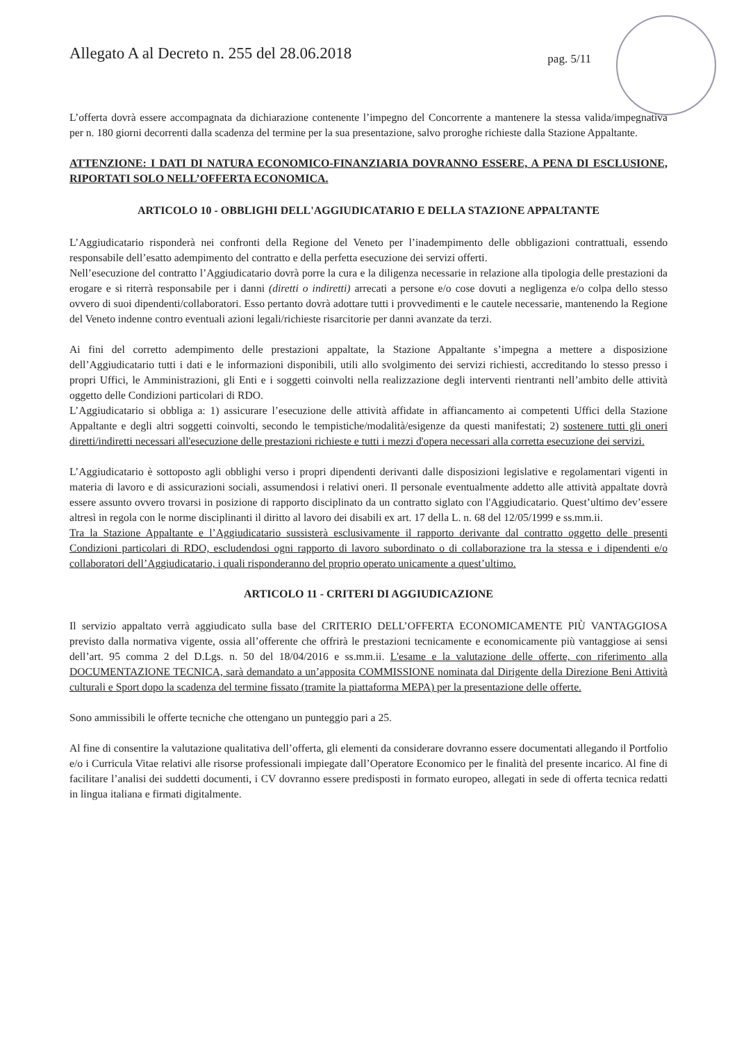Allegato A al Decreto n. 255 del 28.06.2018 pag. 5/11
L’offerta dovrà essere accompagnata da dichiarazione contenente l’impegno del Concorrente a mantenere la stessa valida/impegnativa per n. 180 giorni decorrenti dalla scadenza del termine per la sua presentazione, salvo proroghe richieste dalla Stazione Appaltante.
ATTENZIONE: I DATI DI NATURA ECONOMICO-FINANZIARIA DOVRANNO ESSERE, A PENA DI ESCLUSIONE, RIPORTATI SOLO NELL’OFFERTA ECONOMICA.
ARTICOLO 10 - OBBLIGHI DELL'AGGIUDICATARIO E DELLA STAZIONE APPALTANTE
L’Aggiudicatario risponderà nei confronti della Regione del Veneto per l’inadempimento delle obbligazioni contrattuali, essendo responsabile dell’esatto adempimento del contratto e della perfetta esecuzione dei servizi offerti.
Nell’esecuzione del contratto l’Aggiudicatario dovrà porre la cura e la diligenza necessarie in relazione alla tipologia delle prestazioni da erogare e si riterrà responsabile per i danni (diretti o indiretti) arrecati a persone e/o cose dovuti a negligenza e/o colpa dello stesso ovvero di suoi dipendenti/collaboratori. Esso pertanto dovrà adottare tutti i provvedimenti e le cautele necessarie, mantenendo la Regione del Veneto indenne contro eventuali azioni legali/richieste risarcitorie per danni avanzate da terzi.
Ai fini del corretto adempimento delle prestazioni appaltate, la Stazione Appaltante s’impegna a mettere a disposizione dell’Aggiudicatario tutti i dati e le informazioni disponibili, utili allo svolgimento dei servizi richiesti, accreditando lo stesso presso i propri Uffici, le Amministrazioni, gli Enti e i soggetti coinvolti nella realizzazione degli interventi rientranti nell’ambito delle attività oggetto delle Condizioni particolari di RDO.
L’Aggiudicatario si obbliga a: 1) assicurare l’esecuzione delle attività affidate in affiancamento ai competenti Uffici della Stazione Appaltante e degli altri soggetti coinvolti, secondo le tempistiche/modalità/esigenze da questi manifestati; 2) sostenere tutti gli oneri diretti/indiretti necessari all'esecuzione delle prestazioni richieste e tutti i mezzi d'opera necessari alla corretta esecuzione dei servizi.
L’Aggiudicatario è sottoposto agli obblighi verso i propri dipendenti derivanti dalle disposizioni legislative e regolamentari vigenti in materia di lavoro e di assicurazioni sociali, assumendosi i relativi oneri. Il personale eventualmente addetto alle attività appaltate dovrà essere assunto ovvero trovarsi in posizione di rapporto disciplinato da un contratto siglato con l'Aggiudicatario. Quest’ultimo dev’essere altresì in regola con le norme disciplinanti il diritto al lavoro dei disabili ex art. 17 della L. n. 68 del 12/05/1999 e ss.mm.ii.
Tra la Stazione Appaltante e l’Aggiudicatario sussisterà esclusivamente il rapporto derivante dal contratto oggetto delle presenti Condizioni particolari di RDO, escludendosi ogni rapporto di lavoro subordinato o di collaborazione tra la stessa e i dipendenti e/o collaboratori dell’Aggiudicatario, i quali risponderanno del proprio operato unicamente a quest’ultimo.
ARTICOLO 11 - CRITERI DI AGGIUDICAZIONE
Il servizio appaltato verrà aggiudicato sulla base del CRITERIO DELL’OFFERTA ECONOMICAMENTE PIÙ VANTAGGIOSA previsto dalla normativa vigente, ossia all’offerente che offrirà le prestazioni tecnicamente e economicamente più vantaggiose ai sensi dell’art. 95 comma 2 del D.Lgs. n. 50 del 18/04/2016 e ss.mm.ii. L'esame e la valutazione delle offerte, con riferimento alla DOCUMENTAZIONE TECNICA, sarà demandato a un’apposita COMMISSIONE nominata dal Dirigente della Direzione Beni Attività culturali e Sport dopo la scadenza del termine fissato (tramite la piattaforma MEPA) per la presentazione delle offerte.
Sono ammissibili le offerte tecniche che ottengano un punteggio pari a 25.
Al fine di consentire la valutazione qualitativa dell’offerta, gli elementi da considerare dovranno essere documentati allegando il Portfolio e/o i Curricula Vitae relativi alle risorse professionali impiegate dall’Operatore Economico per le finalità del presente incarico. Al fine di facilitare l’analisi dei suddetti documenti, i CV dovranno essere predisposti in formato europeo, allegati in sede di offerta tecnica redatti in lingua italiana e firmati digitalmente.